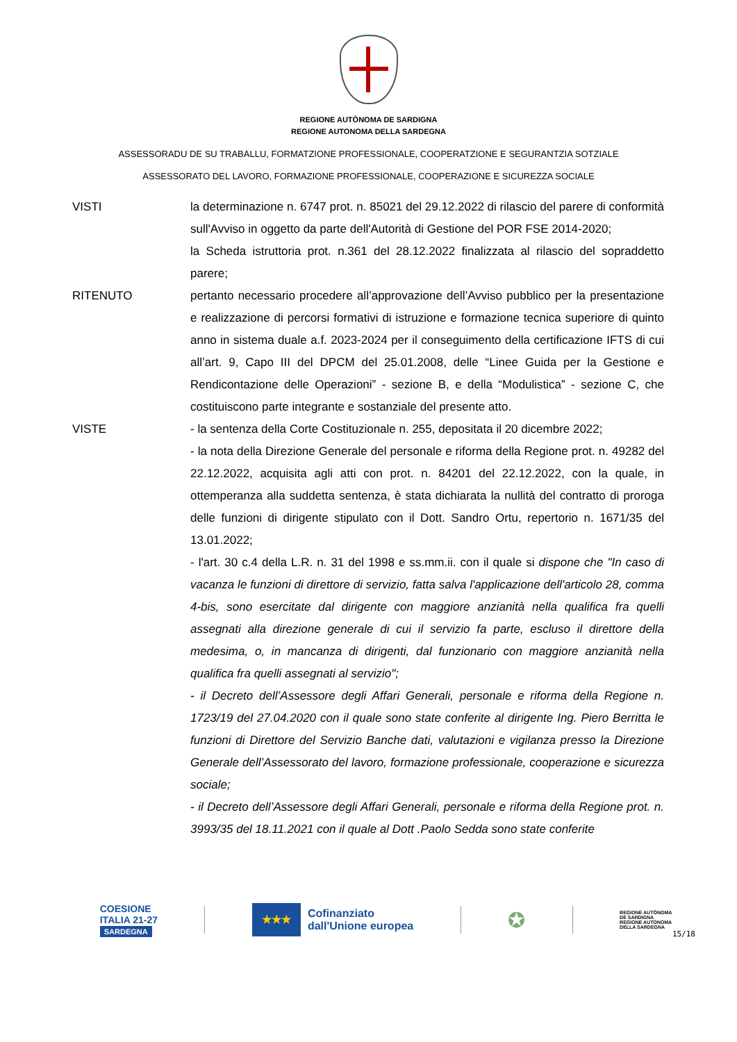REGIONE AUTÒNOMA DE SARDIGNA
REGIONE AUTONOMA DELLA SARDEGNA
ASSESSORADU DE SU TRABALLU, FORMATZIONE PROFESSIONALE, COOPERATZIONE E SEGURANTZIA SOTZIALE
ASSESSORATO DEL LAVORO, FORMAZIONE PROFESSIONALE, COOPERAZIONE E SICUREZZA SOCIALE
VISTI la determinazione n. 6747 prot. n. 85021 del 29.12.2022 di rilascio del parere di conformità sull'Avviso in oggetto da parte dell'Autorità di Gestione del POR FSE 2014-2020;
la Scheda istruttoria prot. n.361 del 28.12.2022 finalizzata al rilascio del sopraddetto parere;
RITENUTO pertanto necessario procedere all’approvazione dell’Avviso pubblico per la presentazione e realizzazione di percorsi formativi di istruzione e formazione tecnica superiore di quinto anno in sistema duale a.f. 2023-2024 per il conseguimento della certificazione IFTS di cui all’art. 9, Capo III del DPCM del 25.01.2008, delle “Linee Guida per la Gestione e Rendicontazione delle Operazioni” - sezione B, e della “Modulistica” - sezione C, che costituiscono parte integrante e sostanziale del presente atto.
VISTE - la sentenza della Corte Costituzionale n. 255, depositata il 20 dicembre 2022;
- la nota della Direzione Generale del personale e riforma della Regione prot. n. 49282 del 22.12.2022, acquisita agli atti con prot. n. 84201 del 22.12.2022, con la quale, in ottemperanza alla suddetta sentenza, è stata dichiarata la nullità del contratto di proroga delle funzioni di dirigente stipulato con il Dott. Sandro Ortu, repertorio n. 1671/35 del 13.01.2022;
- l'art. 30 c.4 della L.R. n. 31 del 1998 e ss.mm.ii. con il quale si dispone che "In caso di vacanza le funzioni di direttore di servizio, fatta salva l'applicazione dell'articolo 28, comma 4-bis, sono esercitate dal dirigente con maggiore anzianità nella qualifica fra quelli assegnati alla direzione generale di cui il servizio fa parte, escluso il direttore della medesima, o, in mancanza di dirigenti, dal funzionario con maggiore anzianità nella qualifica fra quelli assegnati al servizio";
- il Decreto dell’Assessore degli Affari Generali, personale e riforma della Regione n. 1723/19 del 27.04.2020 con il quale sono state conferite al dirigente Ing. Piero Berritta le funzioni di Direttore del Servizio Banche dati, valutazioni e vigilanza presso la Direzione Generale dell’Assessorato del lavoro, formazione professionale, cooperazione e sicurezza sociale;
- il Decreto dell’Assessore degli Affari Generali, personale e riforma della Regione prot. n. 3993/35 del 18.11.2021 con il quale al Dott .Paolo Sedda sono state conferite
COESIONE
ITALIA 21-27
SARDEGNA
★★★
Cofinanziato
dall'Unione europea
✪
REGIONE AUTÒNOMA
DE SARDIGNA
REGIONE AUTONOMA
DELLA SARDEGNA
15/18